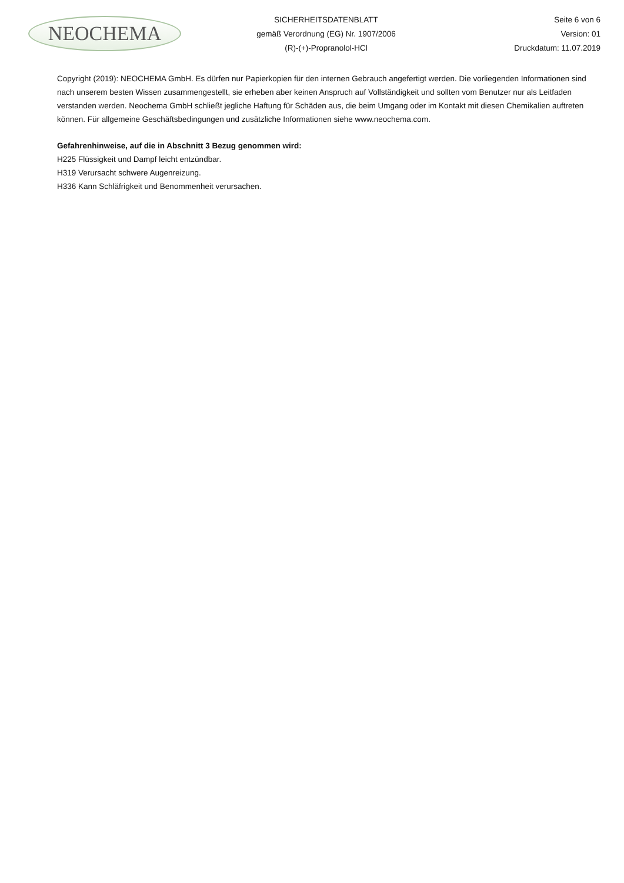NEOCHEMA
SICHERHEITSDATENBLATT
gemäß Verordnung (EG) Nr. 1907/2006
(R)-(+)-Propranolol-HCl
Seite 6 von 6
Version: 01
Druckdatum: 11.07.2019
Copyright (2019): NEOCHEMA GmbH. Es dürfen nur Papierkopien für den internen Gebrauch angefertigt werden. Die vorliegenden Informationen sind nach unserem besten Wissen zusammengestellt, sie erheben aber keinen Anspruch auf Vollständigkeit und sollten vom Benutzer nur als Leitfaden verstanden werden. Neochema GmbH schließt jegliche Haftung für Schäden aus, die beim Umgang oder im Kontakt mit diesen Chemikalien auftreten können. Für allgemeine Geschäftsbedingungen und zusätzliche Informationen siehe www.neochema.com.
Gefahrenhinweise, auf die in Abschnitt 3 Bezug genommen wird:
H225 Flüssigkeit und Dampf leicht entzündbar.
H319 Verursacht schwere Augenreizung.
H336 Kann Schläfrigkeit und Benommenheit verursachen.